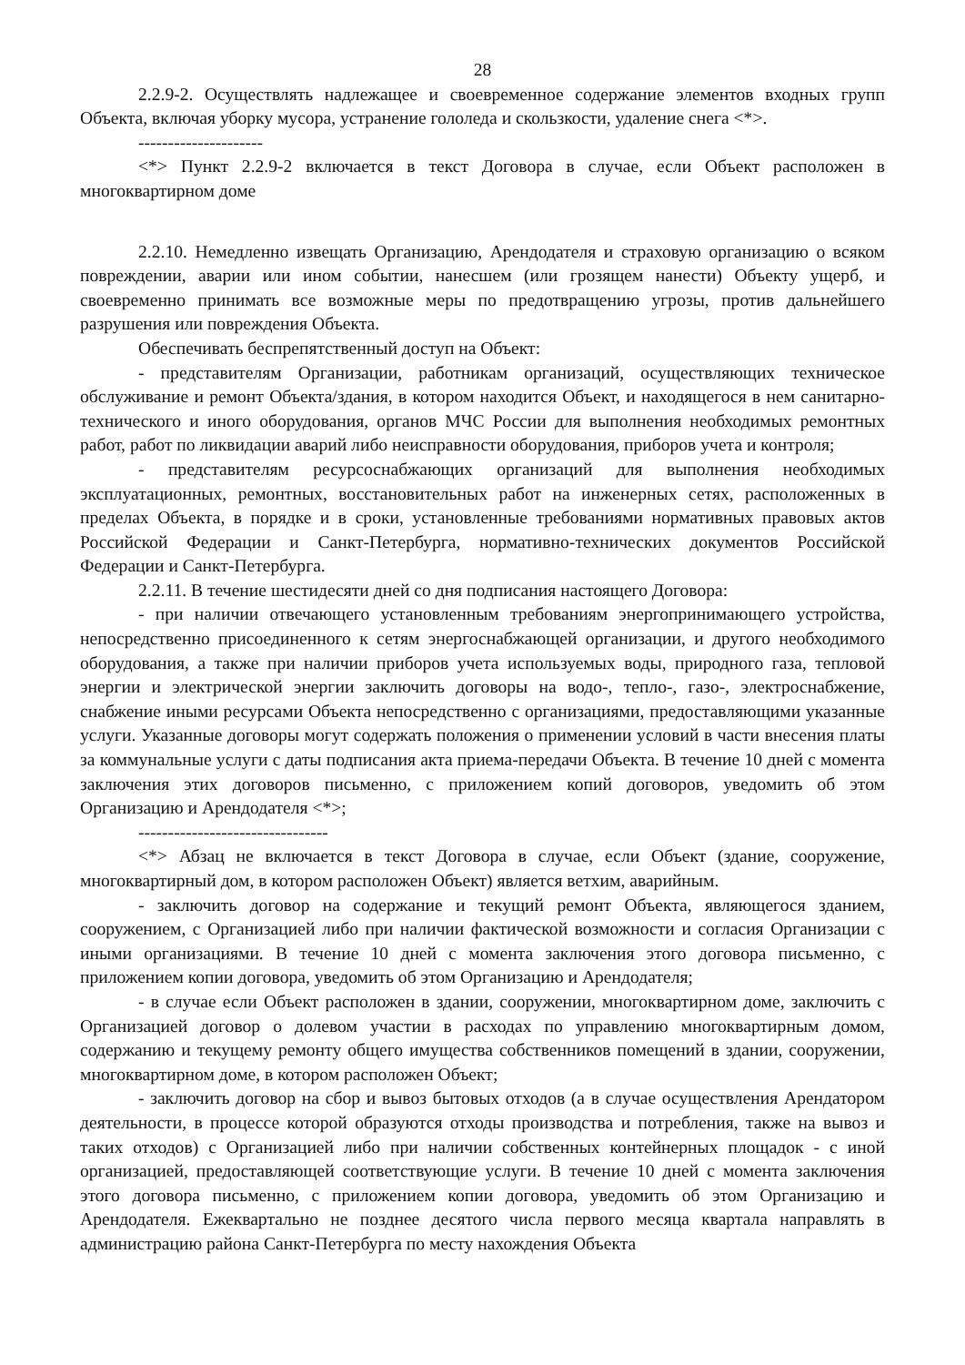28
2.2.9-2. Осуществлять надлежащее и своевременное содержание элементов входных групп Объекта, включая уборку мусора, устранение гололеда и скользкости, удаление снега <*>.
---------------------
<*> Пункт 2.2.9-2 включается в текст Договора в случае, если Объект расположен в многоквартирном доме
2.2.10. Немедленно извещать Организацию, Арендодателя и страховую организацию о всяком повреждении, аварии или ином событии, нанесшем (или грозящем нанести) Объекту ущерб, и своевременно принимать все возможные меры по предотвращению угрозы, против дальнейшего разрушения или повреждения Объекта.
Обеспечивать беспрепятственный доступ на Объект:
- представителям Организации, работникам организаций, осуществляющих техническое обслуживание и ремонт Объекта/здания, в котором находится Объект, и находящегося в нем санитарно-технического и иного оборудования, органов МЧС России для выполнения необходимых ремонтных работ, работ по ликвидации аварий либо неисправности оборудования, приборов учета и контроля;
- представителям ресурсоснабжающих организаций для выполнения необходимых эксплуатационных, ремонтных, восстановительных работ на инженерных сетях, расположенных в пределах Объекта, в порядке и в сроки, установленные требованиями нормативных правовых актов Российской Федерации и Санкт-Петербурга, нормативно-технических документов Российской Федерации и Санкт-Петербурга.
2.2.11. В течение шестидесяти дней со дня подписания настоящего Договора:
- при наличии отвечающего установленным требованиям энергопринимающего устройства, непосредственно присоединенного к сетям энергоснабжающей организации, и другого необходимого оборудования, а также при наличии приборов учета используемых воды, природного газа, тепловой энергии и электрической энергии заключить договоры на водо-, тепло-, газо-, электроснабжение, снабжение иными ресурсами Объекта непосредственно с организациями, предоставляющими указанные услуги. Указанные договоры могут содержать положения о применении условий в части внесения платы за коммунальные услуги с даты подписания акта приема-передачи Объекта. В течение 10 дней с момента заключения этих договоров письменно, с приложением копий договоров, уведомить об этом Организацию и Арендодателя <*>;
--------------------------------
<*> Абзац не включается в текст Договора в случае, если Объект (здание, сооружение, многоквартирный дом, в котором расположен Объект) является ветхим, аварийным.
- заключить договор на содержание и текущий ремонт Объекта, являющегося зданием, сооружением, с Организацией либо при наличии фактической возможности и согласия Организации с иными организациями. В течение 10 дней с момента заключения этого договора письменно, с приложением копии договора, уведомить об этом Организацию и Арендодателя;
- в случае если Объект расположен в здании, сооружении, многоквартирном доме, заключить с Организацией договор о долевом участии в расходах по управлению многоквартирным домом, содержанию и текущему ремонту общего имущества собственников помещений в здании, сооружении, многоквартирном доме, в котором расположен Объект;
- заключить договор на сбор и вывоз бытовых отходов (а в случае осуществления Арендатором деятельности, в процессе которой образуются отходы производства и потребления, также на вывоз и таких отходов) с Организацией либо при наличии собственных контейнерных площадок - с иной организацией, предоставляющей соответствующие услуги. В течение 10 дней с момента заключения этого договора письменно, с приложением копии договора, уведомить об этом Организацию и Арендодателя. Ежеквартально не позднее десятого числа первого месяца квартала направлять в администрацию района Санкт-Петербурга по месту нахождения Объекта